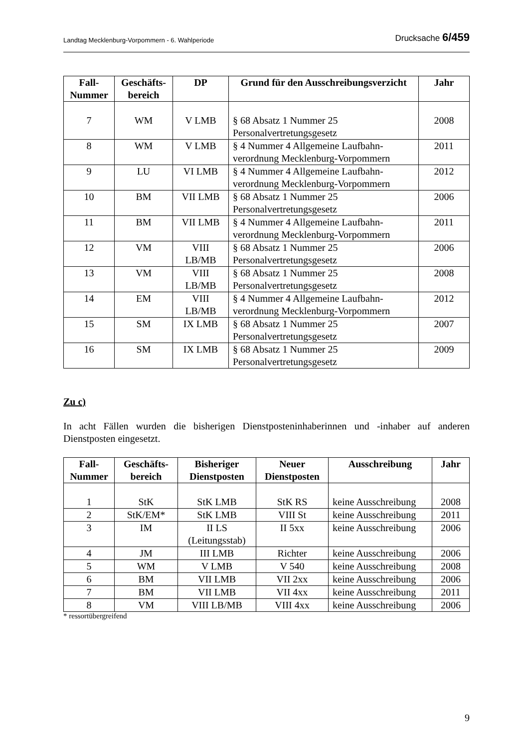Landtag Mecklenburg-Vorpommern - 6. Wahlperiode Drucksache 6/459
| Fall- Nummer | Geschäfts- bereich | DP | Grund für den Ausschreibungsverzicht | Jahr |
| --- | --- | --- | --- | --- |
| 7 | WM | V LMB | § 68 Absatz 1 Nummer 25 Personalvertretungsgesetz | 2008 |
| 8 | WM | V LMB | § 4 Nummer 4 Allgemeine Laufbahn- verordnung Mecklenburg-Vorpommern | 2011 |
| 9 | LU | VI LMB | § 4 Nummer 4 Allgemeine Laufbahn- verordnung Mecklenburg-Vorpommern | 2012 |
| 10 | BM | VII LMB | § 68 Absatz 1 Nummer 25 Personalvertretungsgesetz | 2006 |
| 11 | BM | VII LMB | § 4 Nummer 4 Allgemeine Laufbahn- verordnung Mecklenburg-Vorpommern | 2011 |
| 12 | VM | VIII LB/MB | § 68 Absatz 1 Nummer 25 Personalvertretungsgesetz | 2006 |
| 13 | VM | VIII LB/MB | § 68 Absatz 1 Nummer 25 Personalvertretungsgesetz | 2008 |
| 14 | EM | VIII LB/MB | § 4 Nummer 4 Allgemeine Laufbahn- verordnung Mecklenburg-Vorpommern | 2012 |
| 15 | SM | IX LMB | § 68 Absatz 1 Nummer 25 Personalvertretungsgesetz | 2007 |
| 16 | SM | IX LMB | § 68 Absatz 1 Nummer 25 Personalvertretungsgesetz | 2009 |
Zu c)
In acht Fällen wurden die bisherigen Dienstposteninhaberinnen und -inhaber auf anderen Dienstposten eingesetzt.
| Fall- Nummer | Geschäfts- bereich | Bisheriger Dienstposten | Neuer Dienstposten | Ausschreibung | Jahr |
| --- | --- | --- | --- | --- | --- |
| 1 | StK | StK LMB | StK RS | keine Ausschreibung | 2008 |
| 2 | StK/EM* | StK LMB | VIII St | keine Ausschreibung | 2011 |
| 3 | IM | II LS (Leitungsstab) | II 5xx | keine Ausschreibung | 2006 |
| 4 | JM | III LMB | Richter | keine Ausschreibung | 2006 |
| 5 | WM | V LMB | V 540 | keine Ausschreibung | 2008 |
| 6 | BM | VII LMB | VII 2xx | keine Ausschreibung | 2006 |
| 7 | BM | VII LMB | VII 4xx | keine Ausschreibung | 2011 |
| 8 | VM | VIII LB/MB | VIII 4xx | keine Ausschreibung | 2006 |
* ressortübergreifend
9